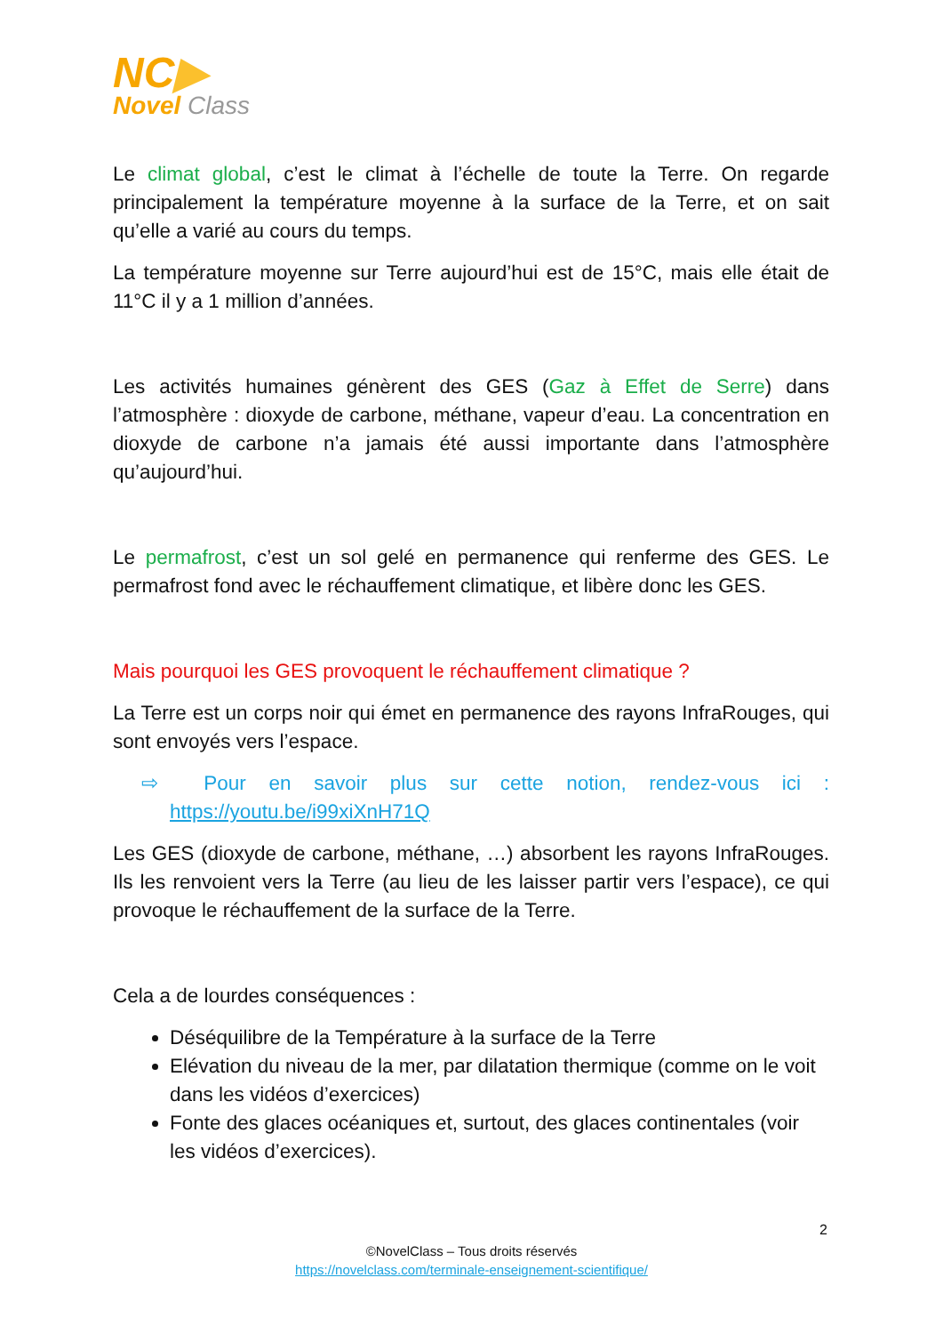NC▶
Novel Class
Le climat global, c’est le climat à l’échelle de toute la Terre. On regarde principalement la température moyenne à la surface de la Terre, et on sait qu’elle a varié au cours du temps.
La température moyenne sur Terre aujourd’hui est de 15°C, mais elle était de 11°C il y a 1 million d’années.
Les activités humaines génèrent des GES (Gaz à Effet de Serre) dans l’atmosphère : dioxyde de carbone, méthane, vapeur d’eau. La concentration en dioxyde de carbone n’a jamais été aussi importante dans l’atmosphère qu’aujourd’hui.
Le permafrost, c’est un sol gelé en permanence qui renferme des GES. Le permafrost fond avec le réchauffement climatique, et libère donc les GES.
Mais pourquoi les GES provoquent le réchauffement climatique ?
La Terre est un corps noir qui émet en permanence des rayons InfraRouges, qui sont envoyés vers l’espace.
⇨ Pour en savoir plus sur cette notion, rendez-vous ici : https://youtu.be/i99xiXnH71Q
Les GES (dioxyde de carbone, méthane, …) absorbent les rayons InfraRouges. Ils les renvoient vers la Terre (au lieu de les laisser partir vers l’espace), ce qui provoque le réchauffement de la surface de la Terre.
Cela a de lourdes conséquences :
Déséquilibre de la Température à la surface de la Terre
Elévation du niveau de la mer, par dilatation thermique (comme on le voit dans les vidéos d’exercices)
Fonte des glaces océaniques et, surtout, des glaces continentales (voir les vidéos d’exercices).
2
©NovelClass – Tous droits réservés
https://novelclass.com/terminale-enseignement-scientifique/